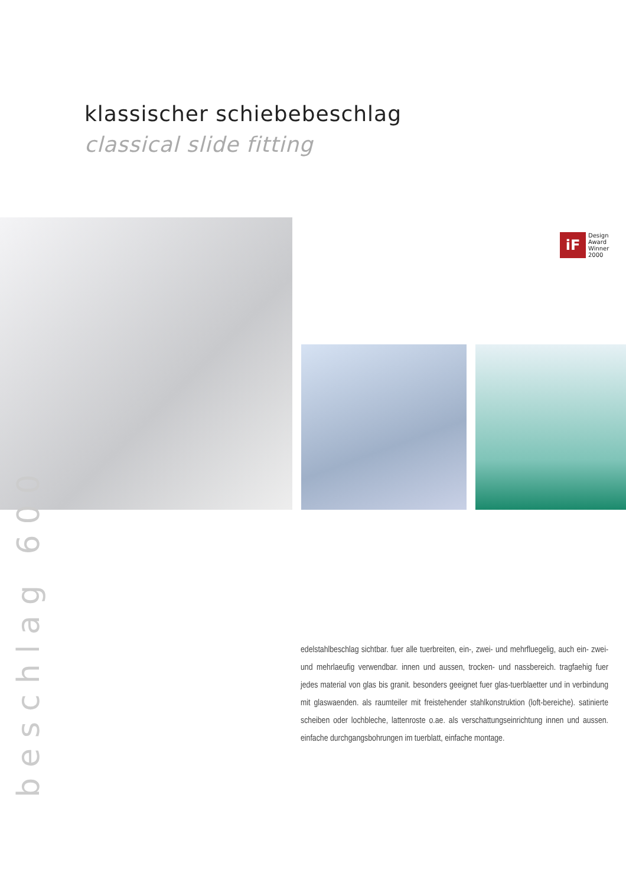klassischer schiebebeschlag
classical slide fitting
iF
Design
Award
Winner
2000
beschlag 600
edelstahlbeschlag sichtbar. fuer alle tuerbreiten, ein-, zwei- und mehrfluegelig, auch ein- zwei- und mehrlaeufig verwendbar. innen und aussen, trocken- und nassbereich. tragfaehig fuer jedes material von glas bis granit. besonders geeignet fuer glas-tuerblaetter und in verbindung mit glaswaenden. als raumteiler mit freistehender stahlkonstruktion (loft-bereiche). satinierte scheiben oder lochbleche, lattenroste o.ae. als verschattungseinrichtung innen und aussen. einfache durchgangsbohrungen im tuerblatt, einfache montage.